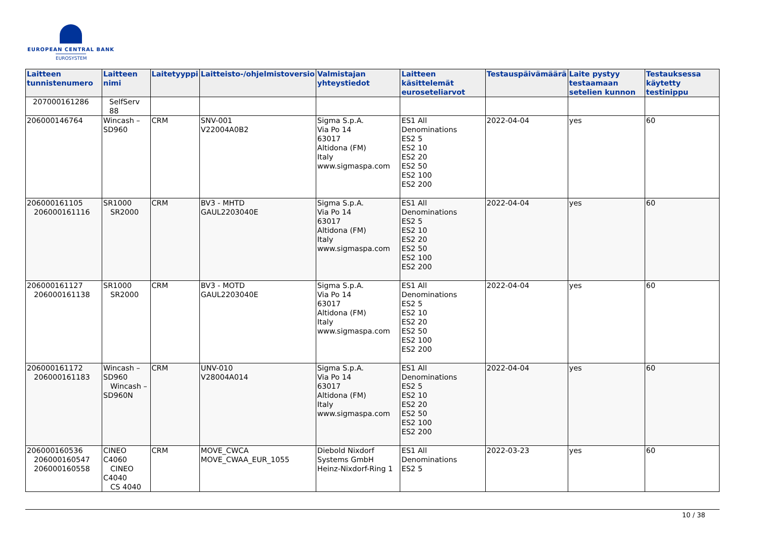EUROPEAN CENTRAL BANK
EUROSYSTEM
| Laitteen tunnistenumero | Laitteen nimi | Laitetyyppi | Laitteisto-/ohjelmistoversio | Valmistajan yhteystiedot | Laitteen käsittelemät euroseteliarvot | Testauspäivämäärä | Laite pystyy testaamaan setelien kunnon | Testauksessa käytetty testinippu |
| --- | --- | --- | --- | --- | --- | --- | --- | --- |
| 207000161286 | SelfServ 88 | | | | | | | |
| 206000146764 | Wincash – SD960 | CRM | SNV-001 V22004A0B2 | Sigma S.p.A. Via Po 14 63017 Altidona (FM) Italy www.sigmaspa.com | ES1 All Denominations ES2 5 ES2 10 ES2 20 ES2 50 ES2 100 ES2 200 | 2022-04-04 | yes | 60 |
| 206000161105 206000161116 | SR1000 SR2000 | CRM | BV3 - MHTD GAUL2203040E | Sigma S.p.A. Via Po 14 63017 Altidona (FM) Italy www.sigmaspa.com | ES1 All Denominations ES2 5 ES2 10 ES2 20 ES2 50 ES2 100 ES2 200 | 2022-04-04 | yes | 60 |
| 206000161127 206000161138 | SR1000 SR2000 | CRM | BV3 - MOTD GAUL2203040E | Sigma S.p.A. Via Po 14 63017 Altidona (FM) Italy www.sigmaspa.com | ES1 All Denominations ES2 5 ES2 10 ES2 20 ES2 50 ES2 100 ES2 200 | 2022-04-04 | yes | 60 |
| 206000161172 206000161183 | Wincash – SD960 Wincash – SD960N | CRM | UNV-010 V28004A014 | Sigma S.p.A. Via Po 14 63017 Altidona (FM) Italy www.sigmaspa.com | ES1 All Denominations ES2 5 ES2 10 ES2 20 ES2 50 ES2 100 ES2 200 | 2022-04-04 | yes | 60 |
| 206000160536 206000160547 206000160558 | CINEO C4060 CINEO C4040 CS 4040 | CRM | MOVE_CWCA MOVE_CWAA_EUR_1055 | Diebold Nixdorf Systems GmbH Heinz-Nixdorf-Ring 1 | ES1 All Denominations ES2 5 | 2022-03-23 | yes | 60 |
10 / 38